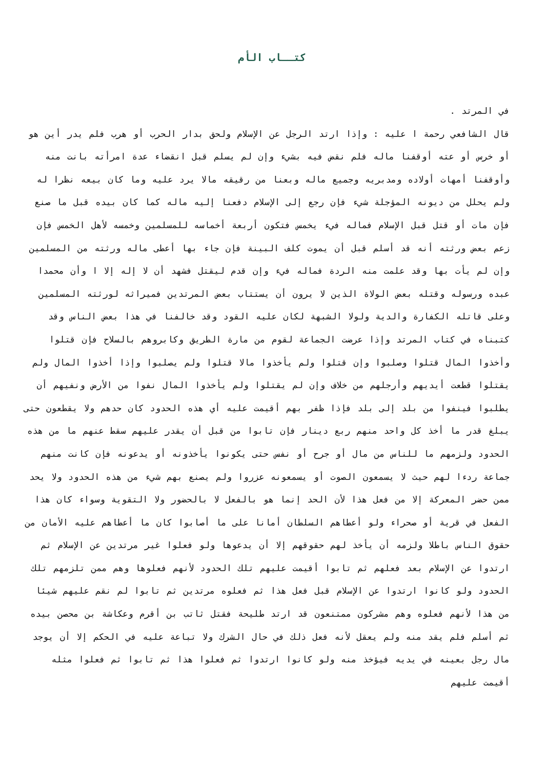كتــاب الأم
في المرتد .
قال الشافعي رحمة ا عليه : وإذا ارتد الرجل عن الإسلام ولحق بدار الحرب أو هرب فلم يدر أين هو أو خرس أو عته أوقفنا ماله فلم نقض فيه بشيء وإن لم يسلم قبل انقضاء عدة امرأته بانت منه وأوقفنا أمهات أولاده ومدبريه وجميع ماله وبعنا من رقيقه مالا يرد عليه وما كان بيعه نظرا له ولم يحلل من ديونه المؤجلة شيء فإن رجع إلى الإسلام دفعنا إليه ماله كما كان بيده قبل ما صنع فإن مات أو قتل قبل الإسلام فماله فيء يخمس فتكون أربعة أخماسه للمسلمين وخمسه لأهل الخمس فإن زعم بعض ورثته أنه قد أسلم قبل أن يموت كلف البينة فإن جاء بها أعطى ماله ورثته من المسلمين وإن لم يأت بها وقد علمت منه الردة فماله فيء وإن قدم ليقتل فشهد أن لا إله إلا ا وأن محمدا عبده ورسوله وقتله بعض الولاة الذين لا يرون أن يستتاب بعض المرتدين فميراثه لورثته المسلمين وعلى قاتله الكفارة والدية ولولا الشبهة لكان عليه القود وقد خالفنا في هذا بعض الناس وقد كتبناه في كتاب المرتد وإذا عرضت الجماعة لقوم من مارة الطريق وكابروهم بالسلاح فإن قتلوا وأخذوا المال قتلوا وصلبوا وإن قتلوا ولم يأخذوا مالا قتلوا ولم يصلبوا وإذا أخذوا المال ولم يقتلوا قطعت أيديهم وأرجلهم من خلاف وإن لم يقتلوا ولم يأخذوا المال نفوا من الأرض ونفيهم أن يطلبوا فينفوا من بلد إلى بلد فإذا ظفر بهم أقيمت عليه أي هذه الحدود كان حدهم ولا يقطعون حتى يبلغ قدر ما أخذ كل واحد منهم ربع دينار فإن تابوا من قبل أن يقدر عليهم سقط عنهم ما من هذه الحدود ولزمهم ما للناس من مال أو جرح أو نفس حتى يكونوا يأخذونه أو يدعونه فإن كانت منهم جماعة ردءا لهم حيث لا يسمعون الصوت أو يسمعونه عزروا ولم يصنع بهم شيء من هذه الحدود ولا يحد ممن حضر المعركة إلا من فعل هذا لأن الحد إنما هو بالفعل لا بالحضور ولا التقوية وسواء كان هذا الفعل في قرية أو صحراء ولو أعطاهم السلطان أمانا على ما أصابوا كان ما أعطاهم عليه الأمان من حقوق الناس باطلا ولزمه أن يأخذ لهم حقوقهم إلا أن يدعوها ولو فعلوا غير مرتدين عن الإسلام ثم ارتدوا عن الإسلام بعد فعلهم ثم تابوا أقيمت عليهم تلك الحدود لأنهم فعلوها وهم ممن تلزمهم تلك الحدود ولو كانوا ارتدوا عن الإسلام قبل فعل هذا ثم فعلوه مرتدين ثم تابوا لم نقم عليهم شيئا من هذا لأنهم فعلوه وهم مشركون ممتنعون قد ارتد طليحة فقتل ثاتب بن أقرم وعكاشة بن محصن بيده ثم أسلم فلم يقد منه ولم يعقل لأنه فعل ذلك في حال الشرك ولا تباعة عليه في الحكم إلا أن يوجد مال رجل بعينه في يديه فيؤخذ منه ولو كانوا ارتدوا ثم فعلوا هذا ثم تابوا ثم فعلوا مثله أقيمت عليهم